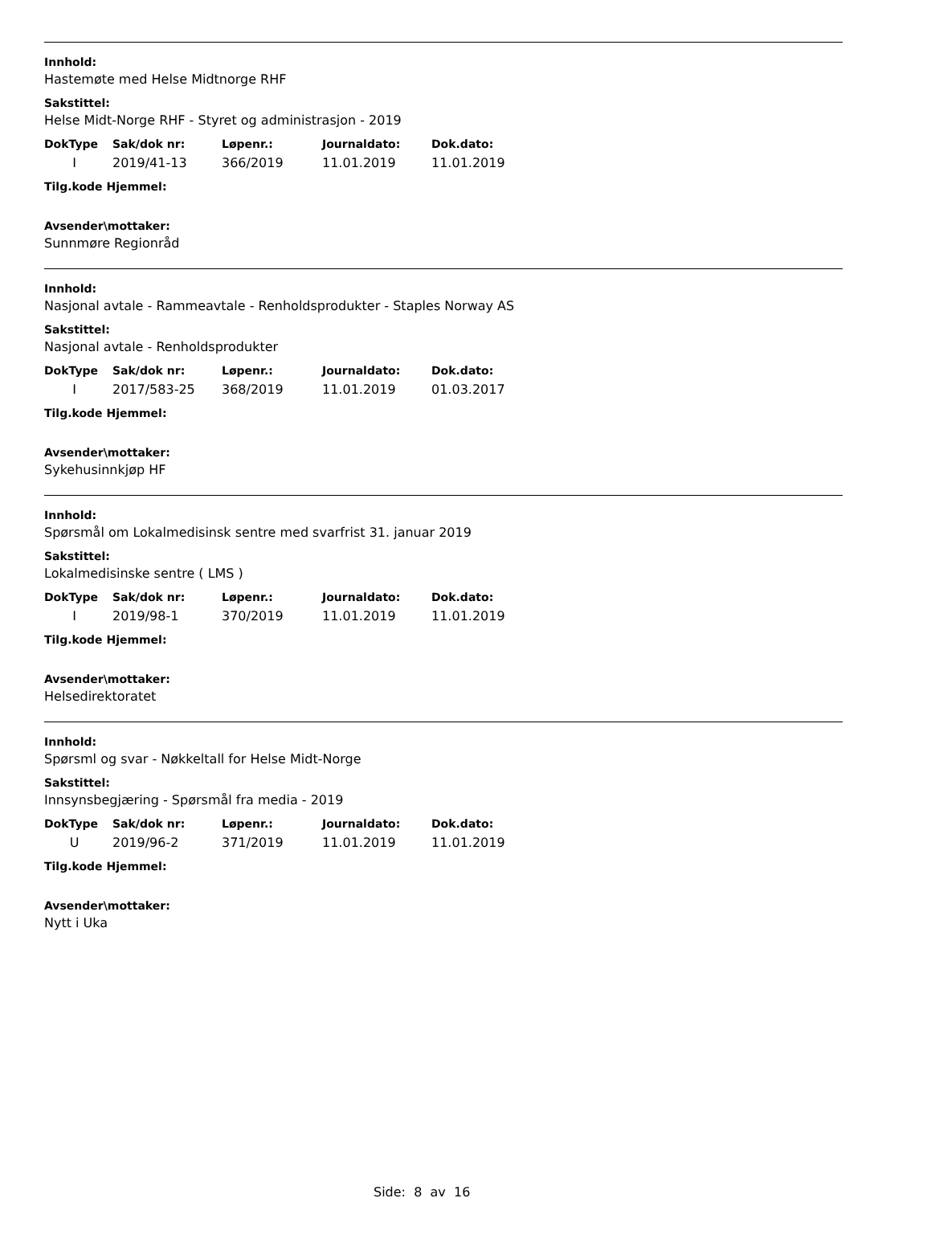Innhold:
Hastemøte med Helse Midtnorge RHF
Sakstittel:
Helse Midt-Norge RHF - Styret og administrasjon - 2019
| DokType | Sak/dok nr: | Løpenr.: | Journaldato: | Dok.dato: |
| --- | --- | --- | --- | --- |
| I | 2019/41-13 | 366/2019 | 11.01.2019 | 11.01.2019 |
Tilg.kode Hjemmel:
Avsender\mottaker:
Sunnmøre Regionråd
Innhold:
Nasjonal avtale - Rammeavtale - Renholdsprodukter - Staples Norway AS
Sakstittel:
Nasjonal avtale - Renholdsprodukter
| DokType | Sak/dok nr: | Løpenr.: | Journaldato: | Dok.dato: |
| --- | --- | --- | --- | --- |
| I | 2017/583-25 | 368/2019 | 11.01.2019 | 01.03.2017 |
Tilg.kode Hjemmel:
Avsender\mottaker:
Sykehusinnkjøp HF
Innhold:
Spørsmål om Lokalmedisinsk sentre med svarfrist 31. januar 2019
Sakstittel:
Lokalmedisinske sentre ( LMS )
| DokType | Sak/dok nr: | Løpenr.: | Journaldato: | Dok.dato: |
| --- | --- | --- | --- | --- |
| I | 2019/98-1 | 370/2019 | 11.01.2019 | 11.01.2019 |
Tilg.kode Hjemmel:
Avsender\mottaker:
Helsedirektoratet
Innhold:
Spørsml og svar - Nøkkeltall for Helse Midt-Norge
Sakstittel:
Innsynsbegjæring - Spørsmål fra media - 2019
| DokType | Sak/dok nr: | Løpenr.: | Journaldato: | Dok.dato: |
| --- | --- | --- | --- | --- |
| U | 2019/96-2 | 371/2019 | 11.01.2019 | 11.01.2019 |
Tilg.kode Hjemmel:
Avsender\mottaker:
Nytt i Uka
Side: 8 av 16